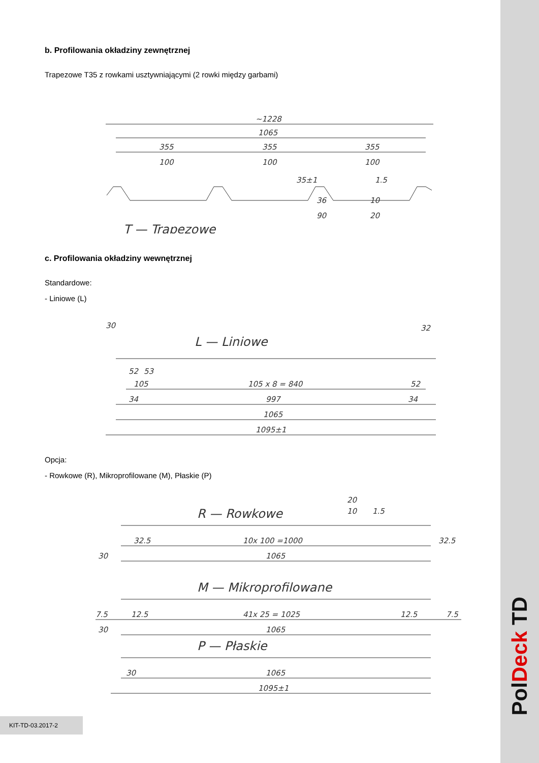b. Profilowania okładziny zewnętrznej
Trapezowe T35 z rowkami usztywniającymi (2 rowki między garbami)
~1228
1065
355
355
355
100
100
100
35±1
1.5
36
90
10
20
T — Trapezowe
c. Profilowania okładziny wewnętrznej
Standardowe:
- Liniowe (L)
30
32
L — Liniowe
52
53
105
105 x 8 = 840
52
34
997
34
1065
1095±1
Opcja:
- Rowkowe (R), Mikroprofilowane (M), Płaskie (P)
20
10
1.5
R — Rowkowe
32.5
10x 100 =1000
32.5
30
1065
M — Mikroprofilowane
7.5
12.5
41x 25 = 1025
12.5
7.5
30
1065
P — Płaskie
30
1065
1095±1
KIT-TD-03.2017-2
PolDeck TD